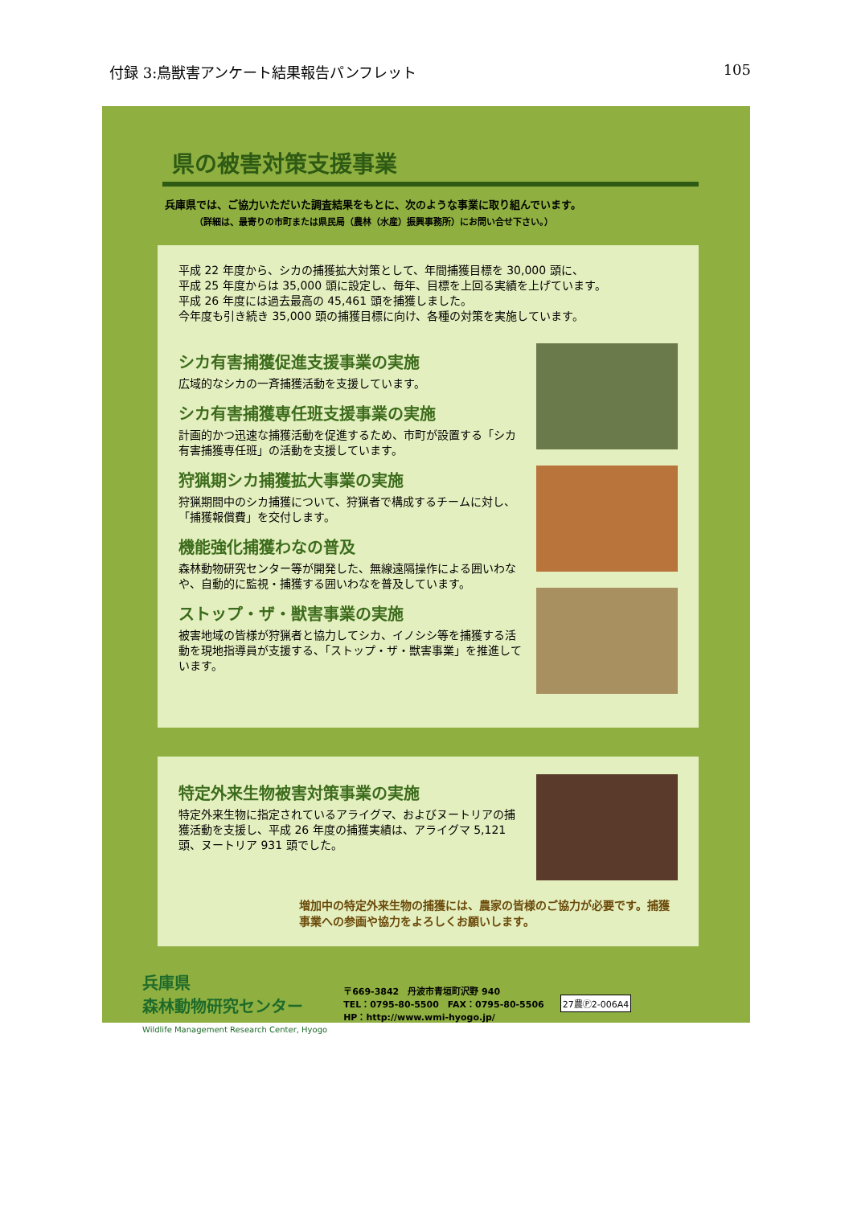付録 3:鳥獣害アンケート結果報告パンフレット 105
県の被害対策支援事業
兵庫県では、ご協力いただいた調査結果をもとに、次のような事業に取り組んでいます。
（詳細は、最寄りの市町または県民局（農林（水産）振興事務所）にお問い合せ下さい。）
平成 22 年度から、シカの捕獲拡大対策として、年間捕獲目標を 30,000 頭に、
平成 25 年度からは 35,000 頭に設定し、毎年、目標を上回る実績を上げています。
平成 26 年度には過去最高の 45,461 頭を捕獲しました。
今年度も引き続き 35,000 頭の捕獲目標に向け、各種の対策を実施しています。
シカ有害捕獲促進支援事業の実施
広域的なシカの一斉捕獲活動を支援しています。
シカ有害捕獲専任班支援事業の実施
計画的かつ迅速な捕獲活動を促進するため、市町が設置する「シカ有害捕獲専任班」の活動を支援しています。
狩猟期シカ捕獲拡大事業の実施
狩猟期間中のシカ捕獲について、狩猟者で構成するチームに対し、「捕獲報償費」を交付します。
機能強化捕獲わなの普及
森林動物研究センター等が開発した、無線遠隔操作による囲いわなや、自動的に監視・捕獲する囲いわなを普及しています。
ストップ・ザ・獣害事業の実施
被害地域の皆様が狩猟者と協力してシカ、イノシシ等を捕獲する活動を現地指導員が支援する、「ストップ・ザ・獣害事業」を推進しています。
特定外来生物被害対策事業の実施
特定外来生物に指定されているアライグマ、およびヌートリアの捕獲活動を支援し、平成 26 年度の捕獲実績は、アライグマ 5,121 頭、ヌートリア 931 頭でした。
増加中の特定外来生物の捕獲には、農家の皆様のご協力が必要です。捕獲事業への参画や協力をよろしくお願いします。
兵庫県
森林動物研究センター
Wildlife Management Research Center, Hyogo
〒669-3842　丹波市青垣町沢野 940
TEL：0795-80-5500　FAX：0795-80-5506
HP：http://www.wmi-hyogo.jp/
27農Ⓟ2-006A4